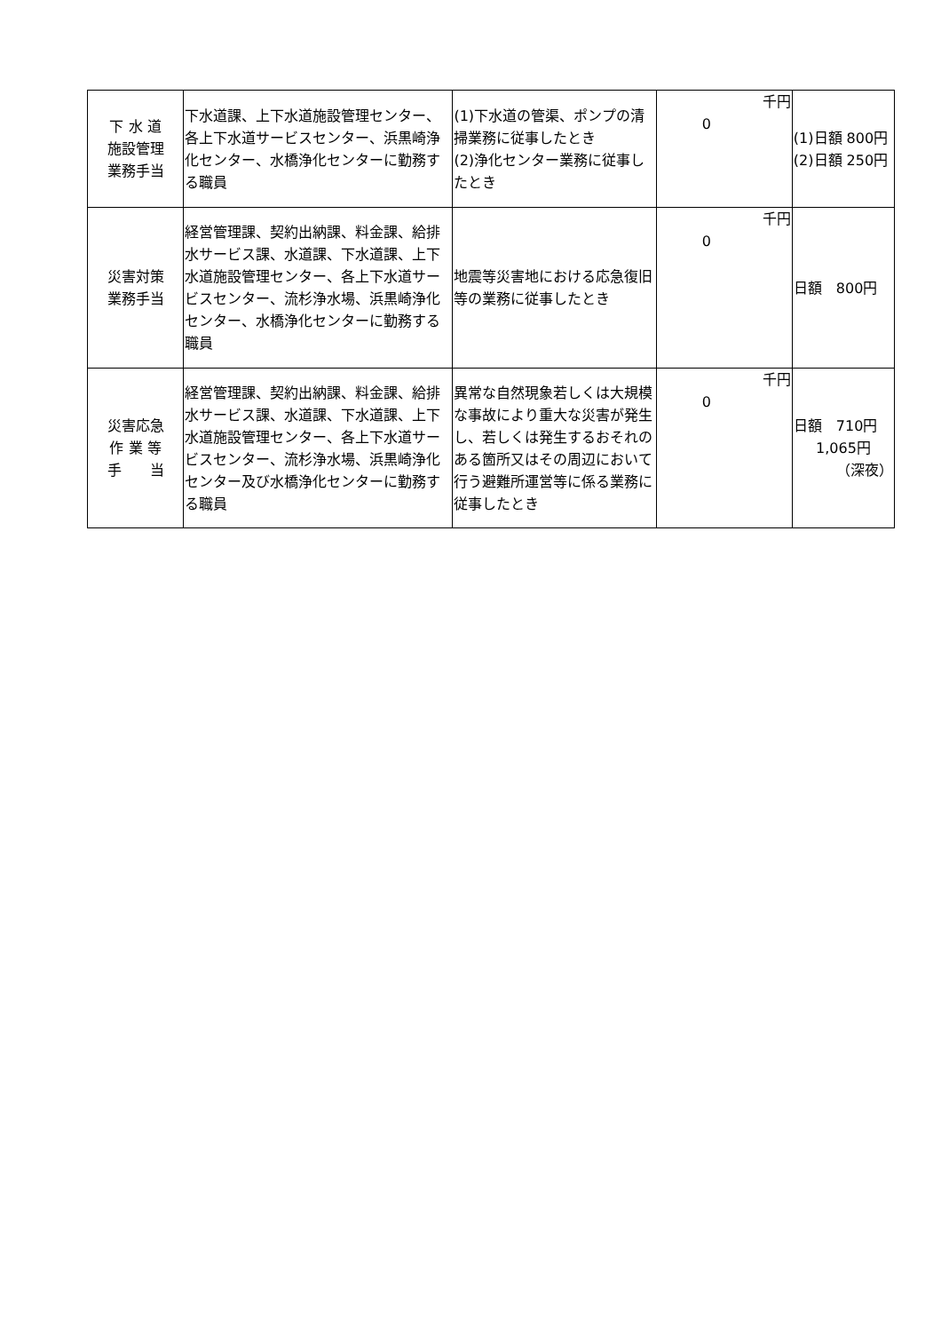| 下 水 道 施設管理 業務手当 | 下水道課、上下水道施設管理センター、各上下水道サービスセンター、浜黒崎浄化センター、水橋浄化センターに勤務する職員 | (1)下水道の管渠、ポンプの清掃業務に従事したとき (2)浄化センター業務に従事したとき | 千円 0 | (1)日額 800円 (2)日額 250円 |
| 災害対策 業務手当 | 経営管理課、契約出納課、料金課、給排水サービス課、水道課、下水道課、上下水道施設管理センター、各上下水道サービスセンター、流杉浄水場、浜黒崎浄化センター、水橋浄化センターに勤務する職員 | 地震等災害地における応急復旧等の業務に従事したとき | 千円 0 | 日額 800円 |
| 災害応急 作 業 等 手 当 | 経営管理課、契約出納課、料金課、給排水サービス課、水道課、下水道課、上下水道施設管理センター、各上下水道サービスセンター、流杉浄水場、浜黒崎浄化センター及び水橋浄化センターに勤務する職員 | 異常な自然現象若しくは大規模な事故により重大な災害が発生し、若しくは発生するおそれのある箇所又はその周辺において行う避難所運営等に係る業務に従事したとき | 千円 0 | 日額 710円 1,065円 （深夜） |